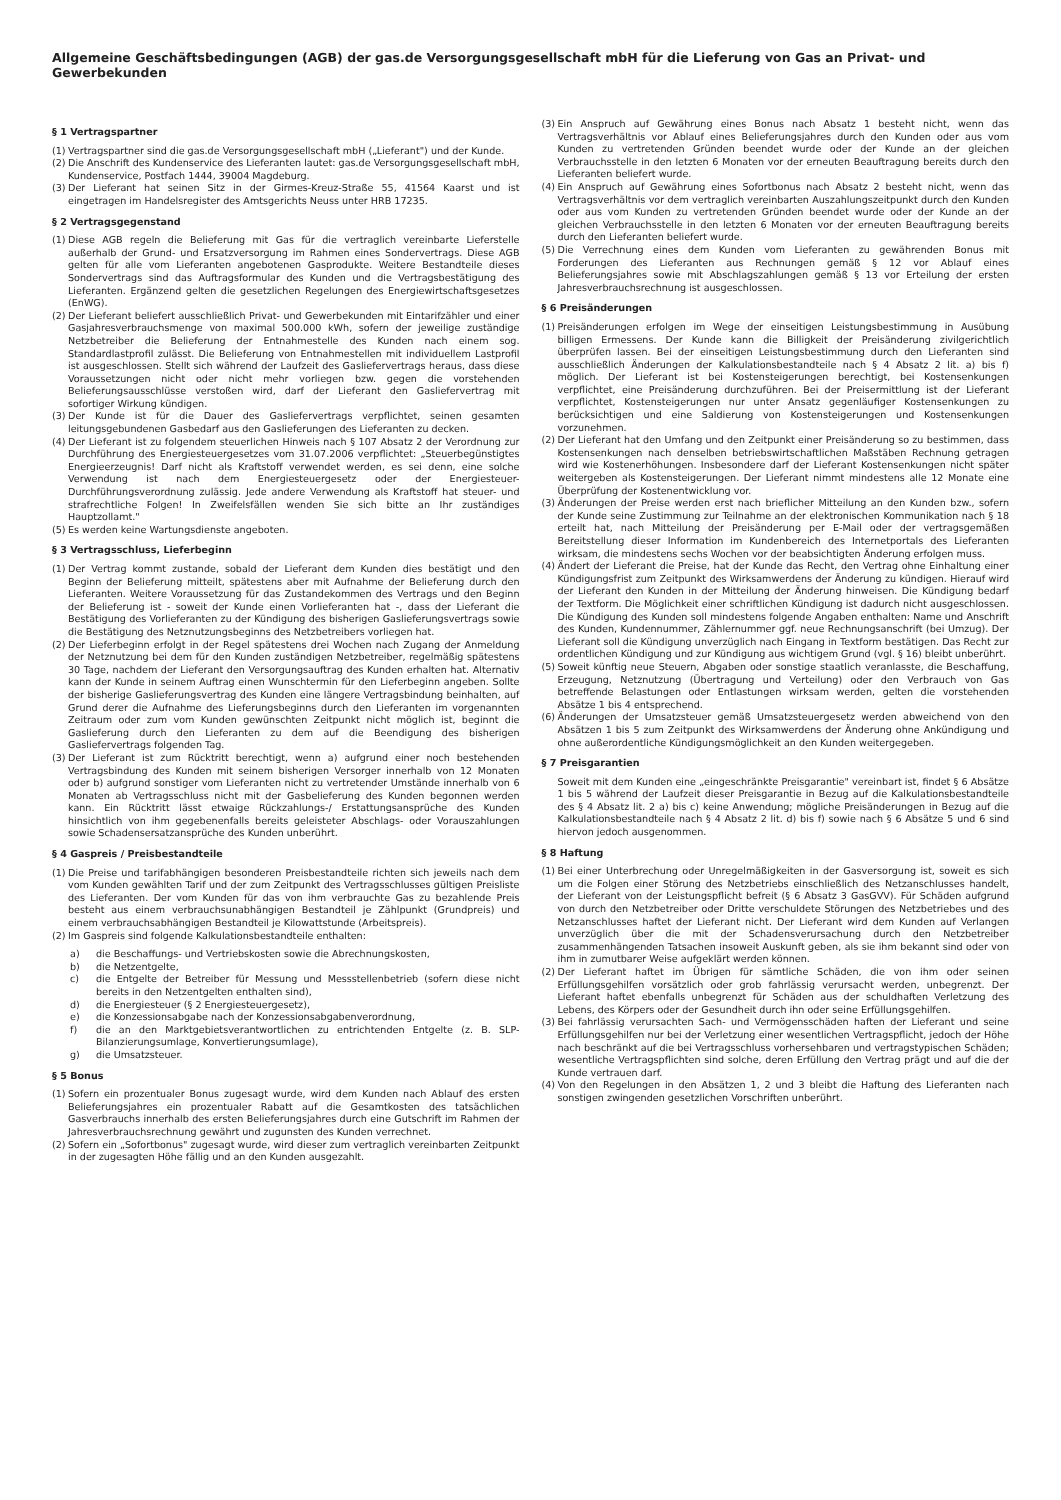Allgemeine Geschäftsbedingungen (AGB) der gas.de Versorgungsgesellschaft mbH für die Lieferung von Gas an Privat- und Gewerbekunden
§ 1 Vertragspartner
(1) Vertragspartner sind die gas.de Versorgungsgesellschaft mbH („Lieferant") und der Kunde.
(2) Die Anschrift des Kundenservice des Lieferanten lautet: gas.de Versorgungsgesellschaft mbH, Kundenservice, Postfach 1444, 39004 Magdeburg.
(3) Der Lieferant hat seinen Sitz in der Girmes-Kreuz-Straße 55, 41564 Kaarst und ist eingetragen im Handelsregister des Amtsgerichts Neuss unter HRB 17235.
§ 2 Vertragsgegenstand
(1) Diese AGB regeln die Belieferung mit Gas für die vertraglich vereinbarte Lieferstelle außerhalb der Grund- und Ersatzversorgung im Rahmen eines Sondervertrags. Diese AGB gelten für alle vom Lieferanten angebotenen Gasprodukte. Weitere Bestandteile dieses Sondervertrags sind das Auftragsformular des Kunden und die Vertragsbestätigung des Lieferanten. Ergänzend gelten die gesetzlichen Regelungen des Energiewirtschaftsgesetzes (EnWG).
(2) Der Lieferant beliefert ausschließlich Privat- und Gewerbekunden mit Eintarifzähler und einer Gasjahresverbrauchsmenge von maximal 500.000 kWh, sofern der jeweilige zuständige Netzbetreiber die Belieferung der Entnahmestelle des Kunden nach einem sog. Standardlastprofil zulässt. Die Belieferung von Entnahmestellen mit individuellem Lastprofil ist ausgeschlossen. Stellt sich während der Laufzeit des Gasliefervertrags heraus, dass diese Voraussetzungen nicht oder nicht mehr vorliegen bzw. gegen die vorstehenden Belieferungsausschlüsse verstoßen wird, darf der Lieferant den Gasliefervertrag mit sofortiger Wirkung kündigen.
(3) Der Kunde ist für die Dauer des Gasliefervertrags verpflichtet, seinen gesamten leitungsgebundenen Gasbedarf aus den Gaslieferungen des Lieferanten zu decken.
(4) Der Lieferant ist zu folgendem steuerlichen Hinweis nach § 107 Absatz 2 der Verordnung zur Durchführung des Energiesteuergesetzes vom 31.07.2006 verpflichtet: „Steuerbegünstigtes Energieerzeugnis! Darf nicht als Kraftstoff verwendet werden, es sei denn, eine solche Verwendung ist nach dem Energiesteuergesetz oder der Energiesteuer-Durchführungsverordnung zulässig. Jede andere Verwendung als Kraftstoff hat steuer- und strafrechtliche Folgen! In Zweifelsfällen wenden Sie sich bitte an Ihr zuständiges Hauptzollamt."
(5) Es werden keine Wartungsdienste angeboten.
§ 3 Vertragsschluss, Lieferbeginn
(1) Der Vertrag kommt zustande, sobald der Lieferant dem Kunden dies bestätigt und den Beginn der Belieferung mitteilt, spätestens aber mit Aufnahme der Belieferung durch den Lieferanten. Weitere Voraussetzung für das Zustandekommen des Vertrags und den Beginn der Belieferung ist - soweit der Kunde einen Vorlieferanten hat -, dass der Lieferant die Bestätigung des Vorlieferanten zu der Kündigung des bisherigen Gaslieferungsvertrags sowie die Bestätigung des Netznutzungsbeginns des Netzbetreibers vorliegen hat.
(2) Der Lieferbeginn erfolgt in der Regel spätestens drei Wochen nach Zugang der Anmeldung der Netznutzung bei dem für den Kunden zuständigen Netzbetreiber, regelmäßig spätestens 30 Tage, nachdem der Lieferant den Versorgungsauftrag des Kunden erhalten hat. Alternativ kann der Kunde in seinem Auftrag einen Wunschtermin für den Lieferbeginn angeben. Sollte der bisherige Gaslieferungsvertrag des Kunden eine längere Vertragsbindung beinhalten, auf Grund derer die Aufnahme des Lieferungsbeginns durch den Lieferanten im vorgenannten Zeitraum oder zum vom Kunden gewünschten Zeitpunkt nicht möglich ist, beginnt die Gaslieferung durch den Lieferanten zu dem auf die Beendigung des bisherigen Gasliefervertrags folgenden Tag.
(3) Der Lieferant ist zum Rücktritt berechtigt, wenn a) aufgrund einer noch bestehenden Vertragsbindung des Kunden mit seinem bisherigen Versorger innerhalb von 12 Monaten oder b) aufgrund sonstiger vom Lieferanten nicht zu vertretender Umstände innerhalb von 6 Monaten ab Vertragsschluss nicht mit der Gasbelieferung des Kunden begonnen werden kann. Ein Rücktritt lässt etwaige Rückzahlungs-/ Erstattungsansprüche des Kunden hinsichtlich von ihm gegebenenfalls bereits geleisteter Abschlags- oder Vorauszahlungen sowie Schadensersatzansprüche des Kunden unberührt.
§ 4 Gaspreis / Preisbestandteile
(1) Die Preise und tarifabhängigen besonderen Preisbestandteile richten sich jeweils nach dem vom Kunden gewählten Tarif und der zum Zeitpunkt des Vertragsschlusses gültigen Preisliste des Lieferanten. Der vom Kunden für das von ihm verbrauchte Gas zu bezahlende Preis besteht aus einem verbrauchsunabhängigen Bestandteil je Zählpunkt (Grundpreis) und einem verbrauchsabhängigen Bestandteil je Kilowattstunde (Arbeitspreis).
(2) Im Gaspreis sind folgende Kalkulationsbestandteile enthalten:
a) die Beschaffungs- und Vertriebskosten sowie die Abrechnungskosten,
b) die Netzentgelte,
c) die Entgelte der Betreiber für Messung und Messstellenbetrieb (sofern diese nicht bereits in den Netzentgelten enthalten sind),
d) die Energiesteuer (§ 2 Energiesteuergesetz),
e) die Konzessionsabgabe nach der Konzessionsabgabenverordnung,
f) die an den Marktgebietsverantwortlichen zu entrichtenden Entgelte (z. B. SLP-Bilanzierungsumlage, Konvertierungsumlage),
g) die Umsatzsteuer.
§ 5 Bonus
(1) Sofern ein prozentualer Bonus zugesagt wurde, wird dem Kunden nach Ablauf des ersten Belieferungsjahres ein prozentualer Rabatt auf die Gesamtkosten des tatsächlichen Gasverbrauchs innerhalb des ersten Belieferungsjahres durch eine Gutschrift im Rahmen der Jahresverbrauchsrechnung gewährt und zugunsten des Kunden verrechnet.
(2) Sofern ein „Sofortbonus" zugesagt wurde, wird dieser zum vertraglich vereinbarten Zeitpunkt in der zugesagten Höhe fällig und an den Kunden ausgezahlt.
(3) Ein Anspruch auf Gewährung eines Bonus nach Absatz 1 besteht nicht, wenn das Vertragsverhältnis vor Ablauf eines Belieferungsjahres durch den Kunden oder aus vom Kunden zu vertretenden Gründen beendet wurde oder der Kunde an der gleichen Verbrauchsstelle in den letzten 6 Monaten vor der erneuten Beauftragung bereits durch den Lieferanten beliefert wurde.
(4) Ein Anspruch auf Gewährung eines Sofortbonus nach Absatz 2 besteht nicht, wenn das Vertragsverhältnis vor dem vertraglich vereinbarten Auszahlungszeitpunkt durch den Kunden oder aus vom Kunden zu vertretenden Gründen beendet wurde oder der Kunde an der gleichen Verbrauchsstelle in den letzten 6 Monaten vor der erneuten Beauftragung bereits durch den Lieferanten beliefert wurde.
(5) Die Verrechnung eines dem Kunden vom Lieferanten zu gewährenden Bonus mit Forderungen des Lieferanten aus Rechnungen gemäß § 12 vor Ablauf eines Belieferungsjahres sowie mit Abschlagszahlungen gemäß § 13 vor Erteilung der ersten Jahresverbrauchsrechnung ist ausgeschlossen.
§ 6 Preisänderungen
(1) Preisänderungen erfolgen im Wege der einseitigen Leistungsbestimmung in Ausübung billigen Ermessens. Der Kunde kann die Billigkeit der Preisänderung zivilgerichtlich überprüfen lassen. Bei der einseitigen Leistungsbestimmung durch den Lieferanten sind ausschließlich Änderungen der Kalkulationsbestandteile nach § 4 Absatz 2 lit. a) bis f) möglich. Der Lieferant ist bei Kostensteigerungen berechtigt, bei Kostensenkungen verpflichtet, eine Preisänderung durchzuführen. Bei der Preisermittlung ist der Lieferant verpflichtet, Kostensteigerungen nur unter Ansatz gegenläufiger Kostensenkungen zu berücksichtigen und eine Saldierung von Kostensteigerungen und Kostensenkungen vorzunehmen.
(2) Der Lieferant hat den Umfang und den Zeitpunkt einer Preisänderung so zu bestimmen, dass Kostensenkungen nach denselben betriebswirtschaftlichen Maßstäben Rechnung getragen wird wie Kostenerhöhungen. Insbesondere darf der Lieferant Kostensenkungen nicht später weitergeben als Kostensteigerungen. Der Lieferant nimmt mindestens alle 12 Monate eine Überprüfung der Kostenentwicklung vor.
(3) Änderungen der Preise werden erst nach brieflicher Mitteilung an den Kunden bzw., sofern der Kunde seine Zustimmung zur Teilnahme an der elektronischen Kommunikation nach § 18 erteilt hat, nach Mitteilung der Preisänderung per E-Mail oder der vertragsgemäßen Bereitstellung dieser Information im Kundenbereich des Internetportals des Lieferanten wirksam, die mindestens sechs Wochen vor der beabsichtigten Änderung erfolgen muss.
(4) Ändert der Lieferant die Preise, hat der Kunde das Recht, den Vertrag ohne Einhaltung einer Kündigungsfrist zum Zeitpunkt des Wirksamwerdens der Änderung zu kündigen. Hierauf wird der Lieferant den Kunden in der Mitteilung der Änderung hinweisen. Die Kündigung bedarf der Textform. Die Möglichkeit einer schriftlichen Kündigung ist dadurch nicht ausgeschlossen. Die Kündigung des Kunden soll mindestens folgende Angaben enthalten: Name und Anschrift des Kunden, Kundennummer, Zählernummer ggf. neue Rechnungsanschrift (bei Umzug). Der Lieferant soll die Kündigung unverzüglich nach Eingang in Textform bestätigen. Das Recht zur ordentlichen Kündigung und zur Kündigung aus wichtigem Grund (vgl. § 16) bleibt unberührt.
(5) Soweit künftig neue Steuern, Abgaben oder sonstige staatlich veranlasste, die Beschaffung, Erzeugung, Netznutzung (Übertragung und Verteilung) oder den Verbrauch von Gas betreffende Belastungen oder Entlastungen wirksam werden, gelten die vorstehenden Absätze 1 bis 4 entsprechend.
(6) Änderungen der Umsatzsteuer gemäß Umsatzsteuergesetz werden abweichend von den Absätzen 1 bis 5 zum Zeitpunkt des Wirksamwerdens der Änderung ohne Ankündigung und ohne außerordentliche Kündigungsmöglichkeit an den Kunden weitergegeben.
§ 7 Preisgarantien
Soweit mit dem Kunden eine „eingeschränkte Preisgarantie" vereinbart ist, findet § 6 Absätze 1 bis 5 während der Laufzeit dieser Preisgarantie in Bezug auf die Kalkulationsbestandteile des § 4 Absatz lit. 2 a) bis c) keine Anwendung; mögliche Preisänderungen in Bezug auf die Kalkulationsbestandteile nach § 4 Absatz 2 lit. d) bis f) sowie nach § 6 Absätze 5 und 6 sind hiervon jedoch ausgenommen.
§ 8 Haftung
(1) Bei einer Unterbrechung oder Unregelmäßigkeiten in der Gasversorgung ist, soweit es sich um die Folgen einer Störung des Netzbetriebs einschließlich des Netzanschlusses handelt, der Lieferant von der Leistungspflicht befreit (§ 6 Absatz 3 GasGVV). Für Schäden aufgrund von durch den Netzbetreiber oder Dritte verschuldete Störungen des Netzbetriebes und des Netzanschlusses haftet der Lieferant nicht. Der Lieferant wird dem Kunden auf Verlangen unverzüglich über die mit der Schadensverursachung durch den Netzbetreiber zusammenhängenden Tatsachen insoweit Auskunft geben, als sie ihm bekannt sind oder von ihm in zumutbarer Weise aufgeklärt werden können.
(2) Der Lieferant haftet im Übrigen für sämtliche Schäden, die von ihm oder seinen Erfüllungsgehilfen vorsätzlich oder grob fahrlässig verursacht werden, unbegrenzt. Der Lieferant haftet ebenfalls unbegrenzt für Schäden aus der schuldhaften Verletzung des Lebens, des Körpers oder der Gesundheit durch ihn oder seine Erfüllungsgehilfen.
(3) Bei fahrlässig verursachten Sach- und Vermögensschäden haften der Lieferant und seine Erfüllungsgehilfen nur bei der Verletzung einer wesentlichen Vertragspflicht, jedoch der Höhe nach beschränkt auf die bei Vertragsschluss vorhersehbaren und vertragstypischen Schäden; wesentliche Vertragspflichten sind solche, deren Erfüllung den Vertrag prägt und auf die der Kunde vertrauen darf.
(4) Von den Regelungen in den Absätzen 1, 2 und 3 bleibt die Haftung des Lieferanten nach sonstigen zwingenden gesetzlichen Vorschriften unberührt.